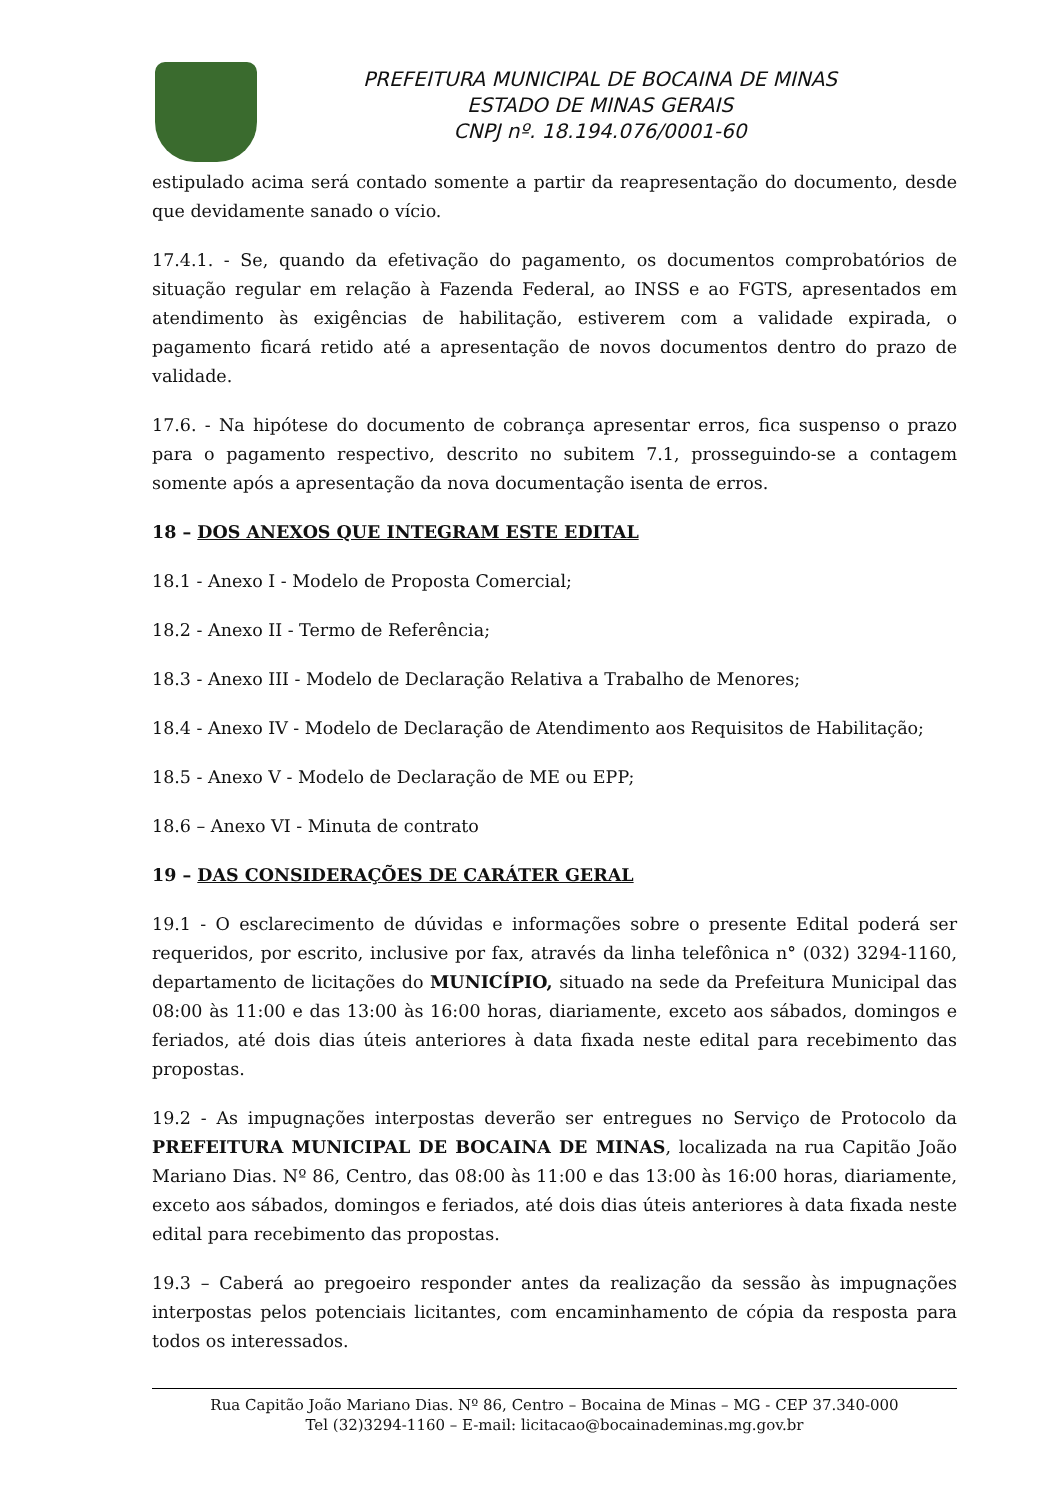PREFEITURA MUNICIPAL DE BOCAINA DE MINAS
ESTADO DE MINAS GERAIS
CNPJ nº. 18.194.076/0001-60
estipulado acima será contado somente a partir da reapresentação do documento, desde que devidamente sanado o vício.
17.4.1. - Se, quando da efetivação do pagamento, os documentos comprobatórios de situação regular em relação à Fazenda Federal, ao INSS e ao FGTS, apresentados em atendimento às exigências de habilitação, estiverem com a validade expirada, o pagamento ficará retido até a apresentação de novos documentos dentro do prazo de validade.
17.6. - Na hipótese do documento de cobrança apresentar erros, fica suspenso o prazo para o pagamento respectivo, descrito no subitem 7.1, prosseguindo-se a contagem somente após a apresentação da nova documentação isenta de erros.
18 – DOS ANEXOS QUE INTEGRAM ESTE EDITAL
18.1 - Anexo I - Modelo de Proposta Comercial;
18.2 - Anexo II - Termo de Referência;
18.3 - Anexo III - Modelo de Declaração Relativa a Trabalho de Menores;
18.4 - Anexo IV - Modelo de Declaração de Atendimento aos Requisitos de Habilitação;
18.5 - Anexo V - Modelo de Declaração de ME ou EPP;
18.6 – Anexo VI - Minuta de contrato
19 – DAS CONSIDERAÇÕES DE CARÁTER GERAL
19.1 - O esclarecimento de dúvidas e informações sobre o presente Edital poderá ser requeridos, por escrito, inclusive por fax, através da linha telefônica n° (032) 3294-1160, departamento de licitações do MUNICÍPIO, situado na sede da Prefeitura Municipal das 08:00 às 11:00 e das 13:00 às 16:00 horas, diariamente, exceto aos sábados, domingos e feriados, até dois dias úteis anteriores à data fixada neste edital para recebimento das propostas.
19.2 - As impugnações interpostas deverão ser entregues no Serviço de Protocolo da PREFEITURA MUNICIPAL DE BOCAINA DE MINAS, localizada na rua Capitão João Mariano Dias. Nº 86, Centro, das 08:00 às 11:00 e das 13:00 às 16:00 horas, diariamente, exceto aos sábados, domingos e feriados, até dois dias úteis anteriores à data fixada neste edital para recebimento das propostas.
19.3 – Caberá ao pregoeiro responder antes da realização da sessão às impugnações interpostas pelos potenciais licitantes, com encaminhamento de cópia da resposta para todos os interessados.
Rua Capitão João Mariano Dias. Nº 86, Centro – Bocaina de Minas – MG - CEP 37.340-000
Tel (32)3294-1160 – E-mail: licitacao@bocainademinas.mg.gov.br